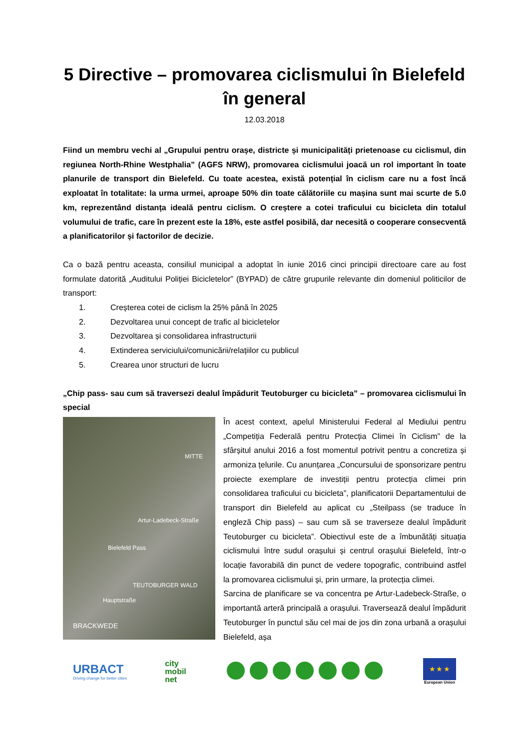5 Directive – promovarea ciclismului în Bielefeld în general
12.03.2018
Fiind un membru vechi al „Grupului pentru orașe, districte și municipalități prietenoase cu ciclismul, din regiunea North-Rhine Westphalia” (AGFS NRW), promovarea ciclismului joacă un rol important în toate planurile de transport din Bielefeld. Cu toate acestea, există potențial în ciclism care nu a fost încă exploatat în totalitate: la urma urmei, aproape 50% din toate călătoriile cu mașina sunt mai scurte de 5.0 km, reprezentând distanța ideală pentru ciclism. O creștere a cotei traficului cu bicicleta din totalul volumului de trafic, care în prezent este la 18%, este astfel posibilă, dar necesită o cooperare consecventă a planificatorilor și factorilor de decizie.
Ca o bază pentru aceasta, consiliul municipal a adoptat în iunie 2016 cinci principii directoare care au fost formulate datorită „Auditului Poliției Bicicletelor” (BYPAD) de către grupurile relevante din domeniul politicilor de transport:
1. Creșterea cotei de ciclism la 25% până în 2025
2. Dezvoltarea unui concept de trafic al bicicletelor
3. Dezvoltarea și consolidarea infrastructurii
4. Extinderea serviciului/comunicării/relațiilor cu publicul
5. Crearea unor structuri de lucru
„Chip pass- sau cum să traversezi dealul împădurit Teutoburger cu bicicleta” – promovarea ciclismului în special
MITTE
Bielefeld Pass
Artur-Ladebeck-Straße
TEUTOBURGER WALD
Hauptstraße
BRACKWEDE
În acest context, apelul Ministerului Federal al Mediului pentru „Competiția Federală pentru Protecția Climei în Ciclism” de la sfârșitul anului 2016 a fost momentul potrivit pentru a concretiza și armoniza țelurile. Cu anunțarea „Concursului de sponsorizare pentru proiecte exemplare de investiții pentru protecția climei prin consolidarea traficului cu bicicleta”, planificatorii Departamentului de transport din Bielefeld au aplicat cu „Steilpass (se traduce în engleză Chip pass) – sau cum să se traverseze dealul împădurit Teutoburger cu bicicleta”. Obiectivul este de a îmbunătăți situația ciclismului între sudul orașului și centrul orașului Bielefeld, într-o locație favorabilă din punct de vedere topografic, contribuind astfel la promovarea ciclismului și, prin urmare, la protecția climei.
Sarcina de planificare se va concentra pe Artur-Ladebeck-Straße, o importantă arteră principală a orașului. Traversează dealul împădurit Teutoburger în punctul său cel mai de jos din zona urbană a orașului Bielefeld, așa
URBACT
Driving change for better cities
city
mobil
net
★ ★ ★
European Union